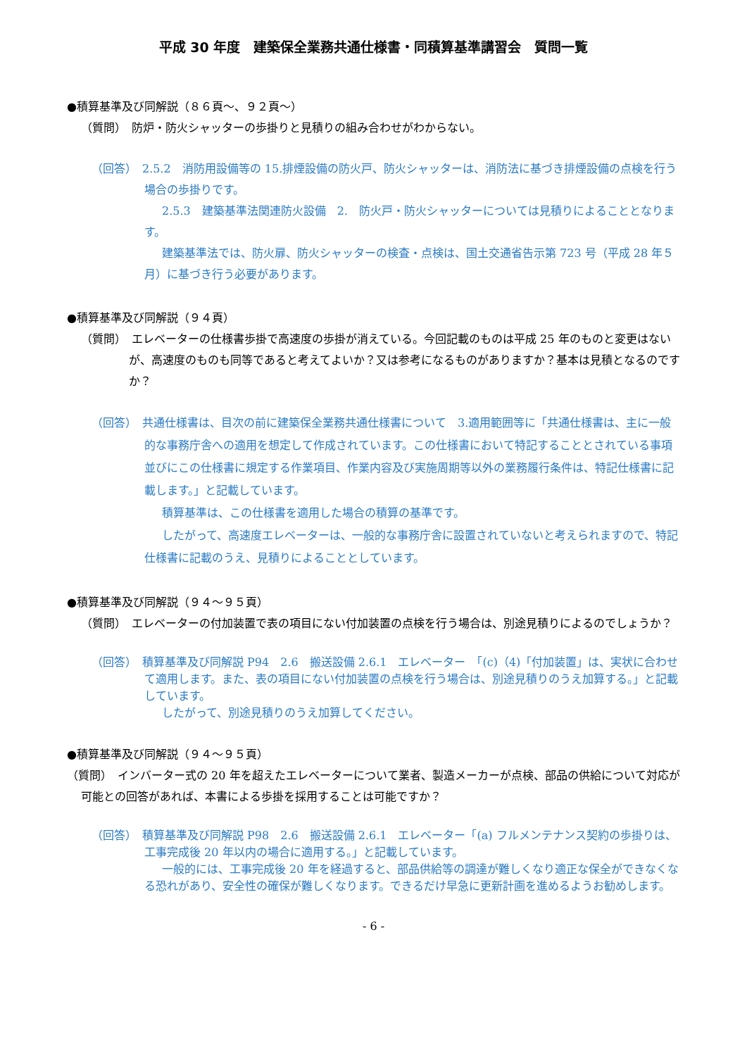平成 30 年度　建築保全業務共通仕様書・同積算基準講習会　質問一覧
●積算基準及び同解説（８６頁～、９２頁～）
（質問）　防炉・防火シャッターの歩掛りと見積りの組み合わせがわからない。
（回答）　2.5.2　消防用設備等の 15.排煙設備の防火戸、防火シャッターは、消防法に基づき排煙設備の点検を行う場合の歩掛りです。
2.5.3　建築基準法関連防火設備　2.　防火戸・防火シャッターについては見積りによることとなります。
建築基準法では、防火扉、防火シャッターの検査・点検は、国土交通省告示第 723 号（平成 28 年５月）に基づき行う必要があります。
●積算基準及び同解説（９４頁）
（質問）　エレベーターの仕様書歩掛で高速度の歩掛が消えている。今回記載のものは平成 25 年のものと変更はないが、高速度のものも同等であると考えてよいか？又は参考になるものがありますか？基本は見積となるのですか？
（回答）　共通仕様書は、目次の前に建築保全業務共通仕様書について　3.適用範囲等に「共通仕様書は、主に一般的な事務庁舎への適用を想定して作成されています。この仕様書において特記することとされている事項並びにこの仕様書に規定する作業項目、作業内容及び実施周期等以外の業務履行条件は、特記仕様書に記載します。」と記載しています。
積算基準は、この仕様書を適用した場合の積算の基準です。
したがって、高速度エレベーターは、一般的な事務庁舎に設置されていないと考えられますので、特記仕様書に記載のうえ、見積りによることとしています。
●積算基準及び同解説（９４～９５頁）
（質問）　エレベーターの付加装置で表の項目にない付加装置の点検を行う場合は、別途見積りによるのでしょうか？
（回答）　積算基準及び同解説 P94　2.6　搬送設備 2.6.1　エレベーター　「(c)（4)「付加装置」は、実状に合わせて適用します。また、表の項目にない付加装置の点検を行う場合は、別途見積りのうえ加算する。」と記載しています。
したがって、別途見積りのうえ加算してください。
●積算基準及び同解説（９４～９５頁）
（質問）　インバーター式の 20 年を超えたエレベーターについて業者、製造メーカーが点検、部品の供給について対応が可能との回答があれば、本書による歩掛を採用することは可能ですか？
（回答）　積算基準及び同解説 P98　2.6　搬送設備 2.6.1　エレベーター「(a) フルメンテナンス契約の歩掛りは、工事完成後 20 年以内の場合に適用する。」と記載しています。
一般的には、工事完成後 20 年を経過すると、部品供給等の調達が難しくなり適正な保全ができなくなる恐れがあり、安全性の確保が難しくなります。できるだけ早急に更新計画を進めるようお勧めします。
- 6 -